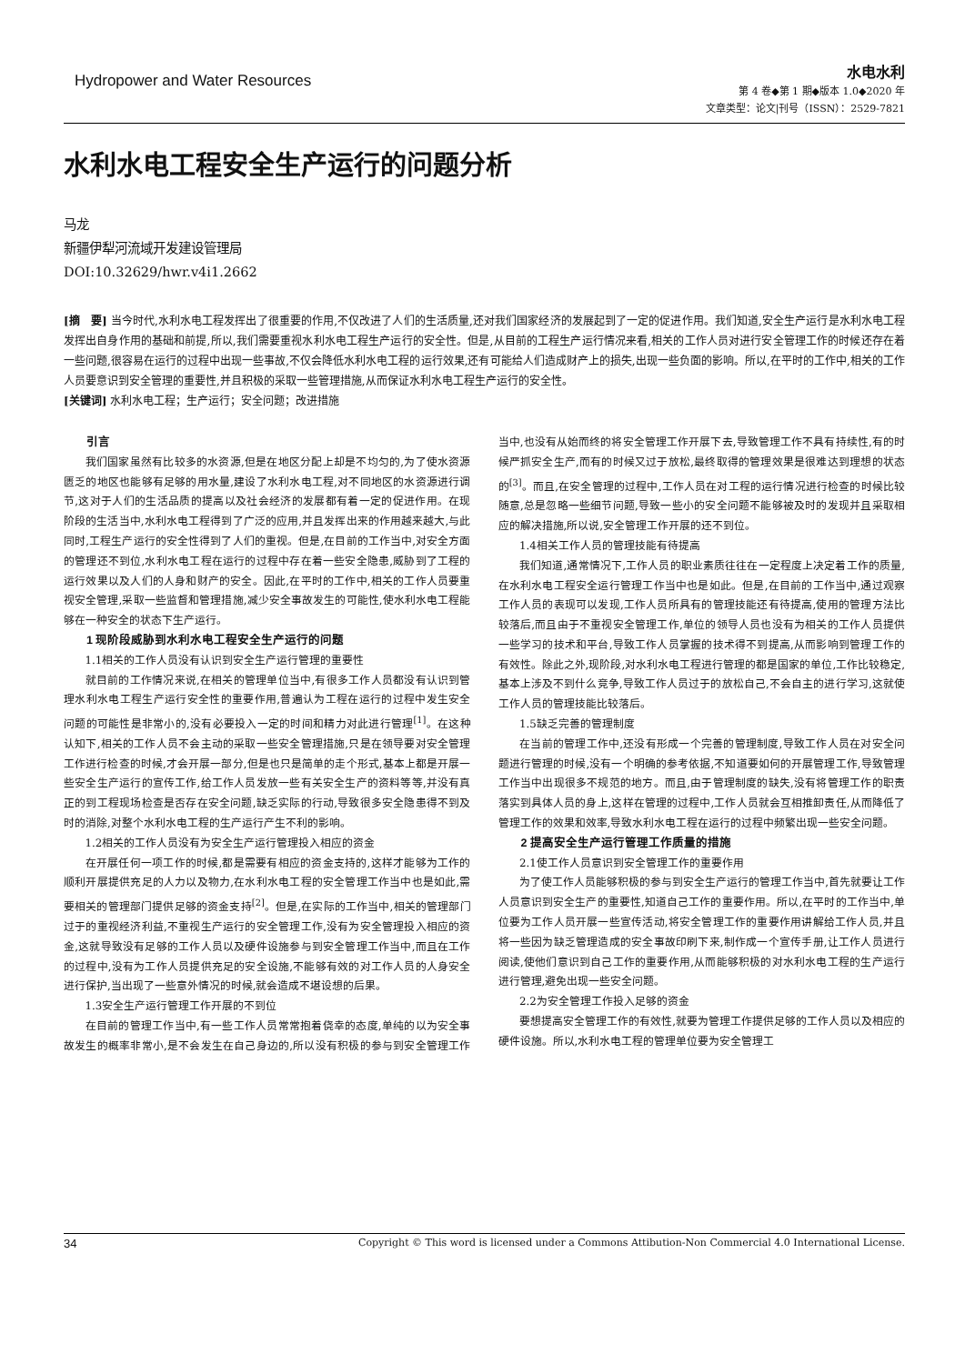Hydropower and Water Resources
水电水利
第 4 卷◆第 1 期◆版本 1.0◆2020 年
文章类型：论文|刊号（ISSN）：2529-7821
水利水电工程安全生产运行的问题分析
马龙
新疆伊犁河流域开发建设管理局
DOI:10.32629/hwr.v4i1.2662
[摘　要] 当今时代,水利水电工程发挥出了很重要的作用,不仅改进了人们的生活质量,还对我们国家经济的发展起到了一定的促进作用。我们知道,安全生产运行是水利水电工程发挥出自身作用的基础和前提,所以,我们需要重视水利水电工程生产运行的安全性。但是,从目前的工程生产运行情况来看,相关的工作人员对进行安全管理工作的时候还存在着一些问题,很容易在运行的过程中出现一些事故,不仅会降低水利水电工程的运行效果,还有可能给人们造成财产上的损失,出现一些负面的影响。所以,在平时的工作中,相关的工作人员要意识到安全管理的重要性,并且积极的采取一些管理措施,从而保证水利水电工程生产运行的安全性。
[关键词] 水利水电工程；生产运行；安全问题；改进措施
引言
我们国家虽然有比较多的水资源,但是在地区分配上却是不均匀的,为了使水资源匮乏的地区也能够有足够的用水量,建设了水利水电工程,对不同地区的水资源进行调节,这对于人们的生活品质的提高以及社会经济的发展都有着一定的促进作用。在现阶段的生活当中,水利水电工程得到了广泛的应用,并且发挥出来的作用越来越大,与此同时,工程生产运行的安全性得到了人们的重视。但是,在目前的工作当中,对安全方面的管理还不到位,水利水电工程在运行的过程中存在着一些安全隐患,威胁到了工程的运行效果以及人们的人身和财产的安全。因此,在平时的工作中,相关的工作人员要重视安全管理,采取一些监督和管理措施,减少安全事故发生的可能性,使水利水电工程能够在一种安全的状态下生产运行。
1 现阶段威胁到水利水电工程安全生产运行的问题
1.1相关的工作人员没有认识到安全生产运行管理的重要性
就目前的工作情况来说,在相关的管理单位当中,有很多工作人员都没有认识到管理水利水电工程生产运行安全性的重要作用,普遍认为工程在运行的过程中发生安全问题的可能性是非常小的,没有必要投入一定的时间和精力对此进行管理<sup>[1]</sup>。在这种认知下,相关的工作人员不会主动的采取一些安全管理措施,只是在领导要对安全管理工作进行检查的时候,才会开展一部分,但是也只是简单的走个形式,基本上都是开展一些安全生产运行的宣传工作,给工作人员发放一些有关安全生产的资料等等,并没有真正的到工程现场检查是否存在安全问题,缺乏实际的行动,导致很多安全隐患得不到及时的消除,对整个水利水电工程的生产运行产生不利的影响。
1.2相关的工作人员没有为安全生产运行管理投入相应的资金
在开展任何一项工作的时候,都是需要有相应的资金支持的,这样才能够为工作的顺利开展提供充足的人力以及物力,在水利水电工程的安全管理工作当中也是如此,需要相关的管理部门提供足够的资金支持<sup>[2]</sup>。但是,在实际的工作当中,相关的管理部门过于的重视经济利益,不重视生产运行的安全管理工作,没有为安全管理投入相应的资金,这就导致没有足够的工作人员以及硬件设施参与到安全管理工作当中,而且在工作的过程中,没有为工作人员提供充足的安全设施,不能够有效的对工作人员的人身安全进行保护,当出现了一些意外情况的时候,就会造成不堪设想的后果。
1.3安全生产运行管理工作开展的不到位
在目前的管理工作当中,有一些工作人员常常抱着侥幸的态度,单纯的以为安全事故发生的概率非常小,是不会发生在自己身边的,所以没有积极的参与到安全管理工作当中,也没有从始而终的将安全管理工作开展下去,导致管理工作不具有持续性,有的时候严抓安全生产,而有的时候又过于放松,最终取得的管理效果是很难达到理想的状态的<sup>[3]</sup>。而且,在安全管理的过程中,工作人员在对工程的运行情况进行检查的时候比较随意,总是忽略一些细节问题,导致一些小的安全问题不能够被及时的发现并且采取相应的解决措施,所以说,安全管理工作开展的还不到位。
1.4相关工作人员的管理技能有待提高
我们知道,通常情况下,工作人员的职业素质往往在一定程度上决定着工作的质量,在水利水电工程安全运行管理工作当中也是如此。但是,在目前的工作当中,通过观察工作人员的表现可以发现,工作人员所具有的管理技能还有待提高,使用的管理方法比较落后,而且由于不重视安全管理工作,单位的领导人员也没有为相关的工作人员提供一些学习的技术和平台,导致工作人员掌握的技术得不到提高,从而影响到管理工作的有效性。除此之外,现阶段,对水利水电工程进行管理的都是国家的单位,工作比较稳定,基本上涉及不到什么竞争,导致工作人员过于的放松自己,不会自主的进行学习,这就使工作人员的管理技能比较落后。
1.5缺乏完善的管理制度
在当前的管理工作中,还没有形成一个完善的管理制度,导致工作人员在对安全问题进行管理的时候,没有一个明确的参考依据,不知道要如何的开展管理工作,导致管理工作当中出现很多不规范的地方。而且,由于管理制度的缺失,没有将管理工作的职责落实到具体人员的身上,这样在管理的过程中,工作人员就会互相推卸责任,从而降低了管理工作的效果和效率,导致水利水电工程在运行的过程中频繁出现一些安全问题。
2 提高安全生产运行管理工作质量的措施
2.1使工作人员意识到安全管理工作的重要作用
为了使工作人员能够积极的参与到安全生产运行的管理工作当中,首先就要让工作人员意识到安全生产的重要性,知道自己工作的重要作用。所以,在平时的工作当中,单位要为工作人员开展一些宣传活动,将安全管理工作的重要作用讲解给工作人员,并且将一些因为缺乏管理造成的安全事故印刷下来,制作成一个宣传手册,让工作人员进行阅读,使他们意识到自己工作的重要作用,从而能够积极的对水利水电工程的生产运行进行管理,避免出现一些安全问题。
2.2为安全管理工作投入足够的资金
要想提高安全管理工作的有效性,就要为管理工作提供足够的工作人员以及相应的硬件设施。所以,水利水电工程的管理单位要为安全管理工
34 Copyright © This word is licensed under a Commons Attibution-Non Commercial 4.0 International License.